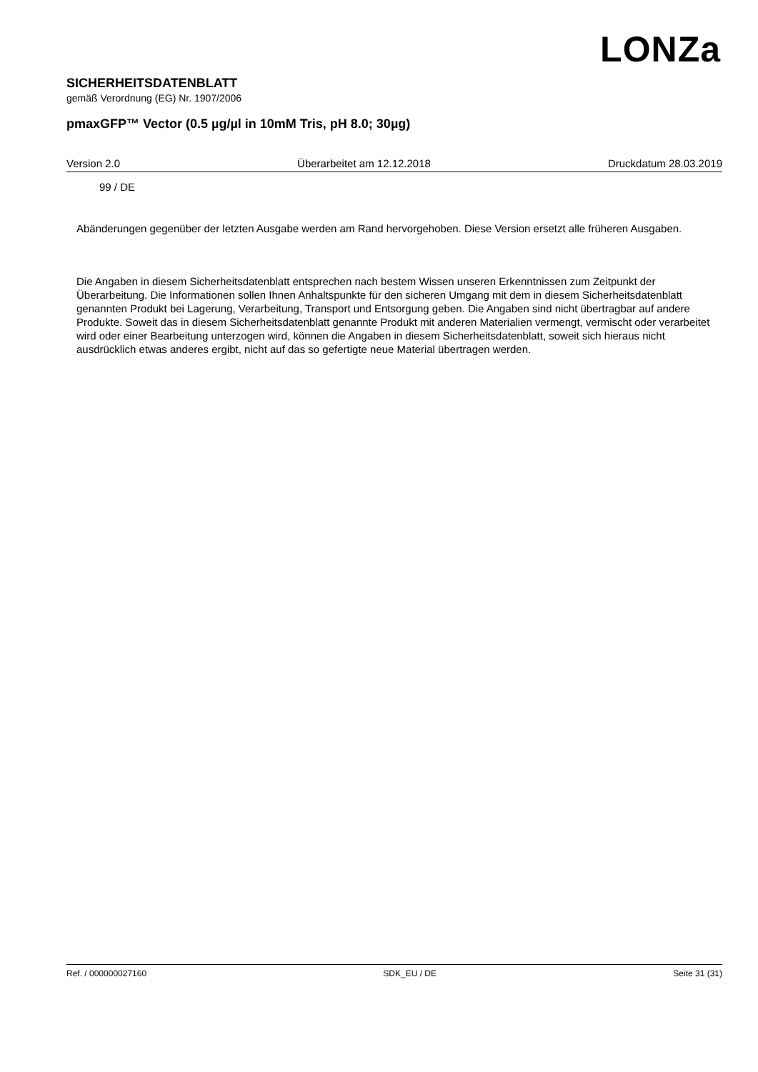LONZa
SICHERHEITSDATENBLATT
gemäß Verordnung (EG) Nr. 1907/2006
pmaxGFP™ Vector (0.5 µg/µl in 10mM Tris, pH 8.0; 30µg)
Version 2.0 Überarbeitet am 12.12.2018 Druckdatum 28.03.2019
99 / DE
Abänderungen gegenüber der letzten Ausgabe werden am Rand hervorgehoben. Diese Version ersetzt alle früheren Ausgaben.
Die Angaben in diesem Sicherheitsdatenblatt entsprechen nach bestem Wissen unseren Erkenntnissen zum Zeitpunkt der Überarbeitung. Die Informationen sollen Ihnen Anhaltspunkte für den sicheren Umgang mit dem in diesem Sicherheitsdatenblatt genannten Produkt bei Lagerung, Verarbeitung, Transport und Entsorgung geben. Die Angaben sind nicht übertragbar auf andere Produkte. Soweit das in diesem Sicherheitsdatenblatt genannte Produkt mit anderen Materialien vermengt, vermischt oder verarbeitet wird oder einer Bearbeitung unterzogen wird, können die Angaben in diesem Sicherheitsdatenblatt, soweit sich hieraus nicht ausdrücklich etwas anderes ergibt, nicht auf das so gefertigte neue Material übertragen werden.
Ref. / 000000027160 SDK_EU / DE Seite 31 (31)